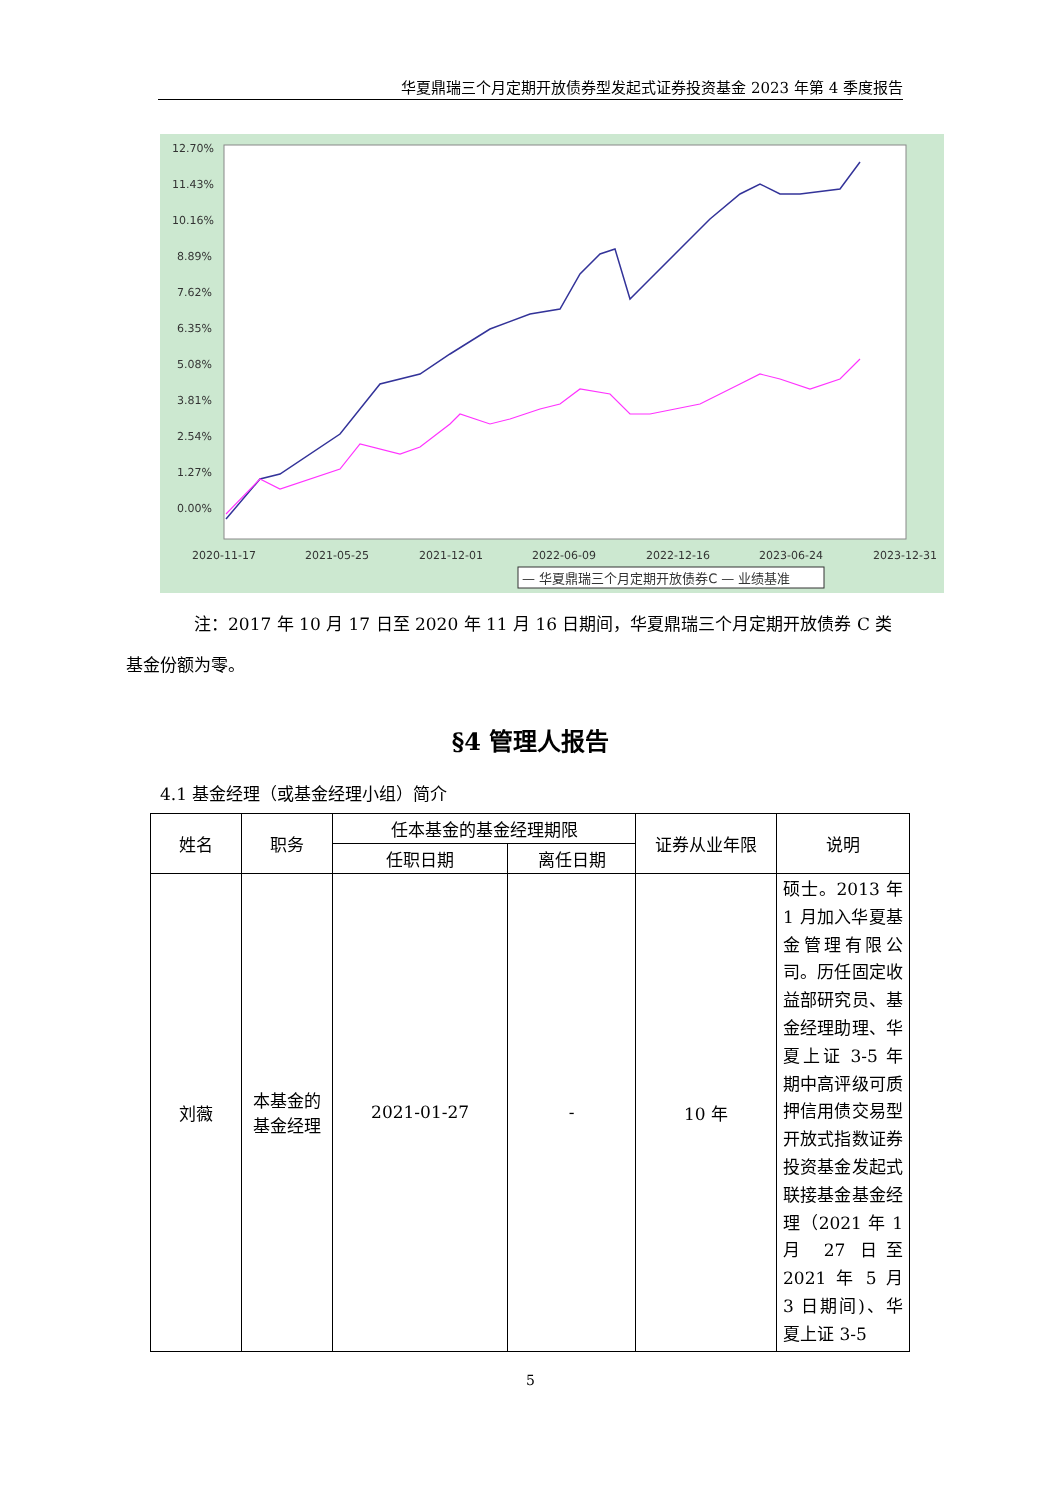华夏鼎瑞三个月定期开放债券型发起式证券投资基金 2023 年第 4 季度报告
12.70%
11.43%
10.16%
8.89%
7.62%
6.35%
5.08%
3.81%
2.54%
1.27%
0.00%
2020-11-17
2021-05-25
2021-12-01
2022-06-09
2022-12-16
2023-06-24
2023-12-31
— 华夏鼎瑞三个月定期开放债券C — 业绩基准
注：2017 年 10 月 17 日至 2020 年 11 月 16 日期间，华夏鼎瑞三个月定期开放债券 C 类
基金份额为零。
§4 管理人报告
4.1 基金经理（或基金经理小组）简介
| 姓名 | 职务 | 任本基金的基金经理期限 | | 证券从业年限 | 说明 |
| --- | --- | --- | --- | --- | --- |
| | | 任职日期 | 离任日期 | | |
| 刘薇 | 本基金的基金经理 | 2021-01-27 | - | 10 年 | 硕士。2013 年 1 月加入华夏基金管理有限公司。历任固定收益部研究员、基金经理助理、华夏上证 3-5 年期中高评级可质押信用债交易型开放式指数证券投资基金发起式联接基金基金经理（2021 年 1 月 27 日至 2021 年 5 月 3 日期间)、华夏上证 3-5 |
5